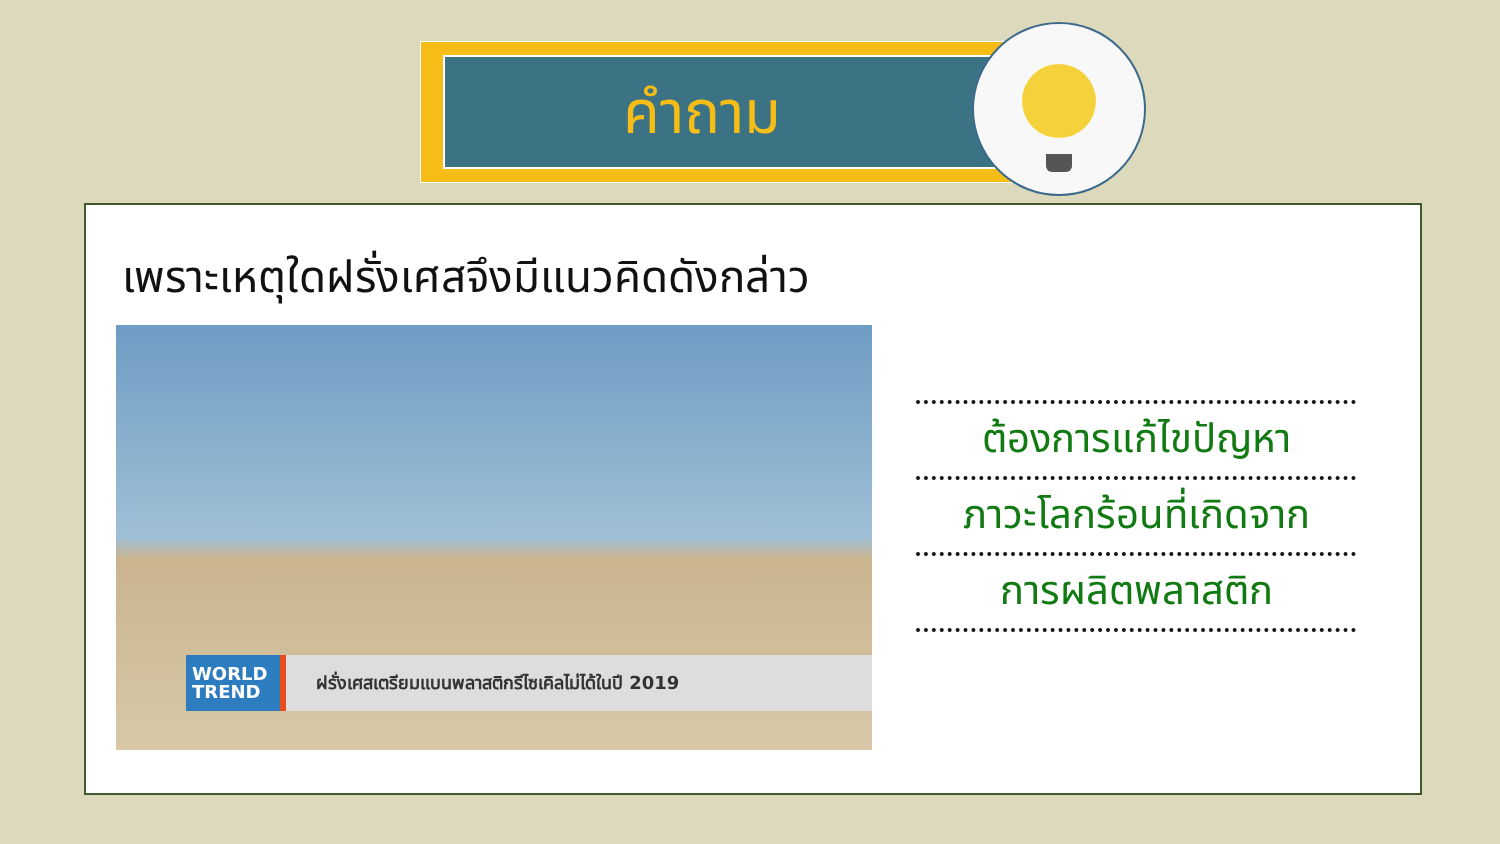คำถาม
เพราะเหตุใดฝรั่งเศสจึงมีแนวคิดดังกล่าว
WORLD
TREND
ฝรั่งเศสเตรียมแบนพลาสติกรีไซเคิลไม่ได้ในปี 2019
ต้องการแก้ไขปัญหา
ภาวะโลกร้อนที่เกิดจาก
การผลิตพลาสติก